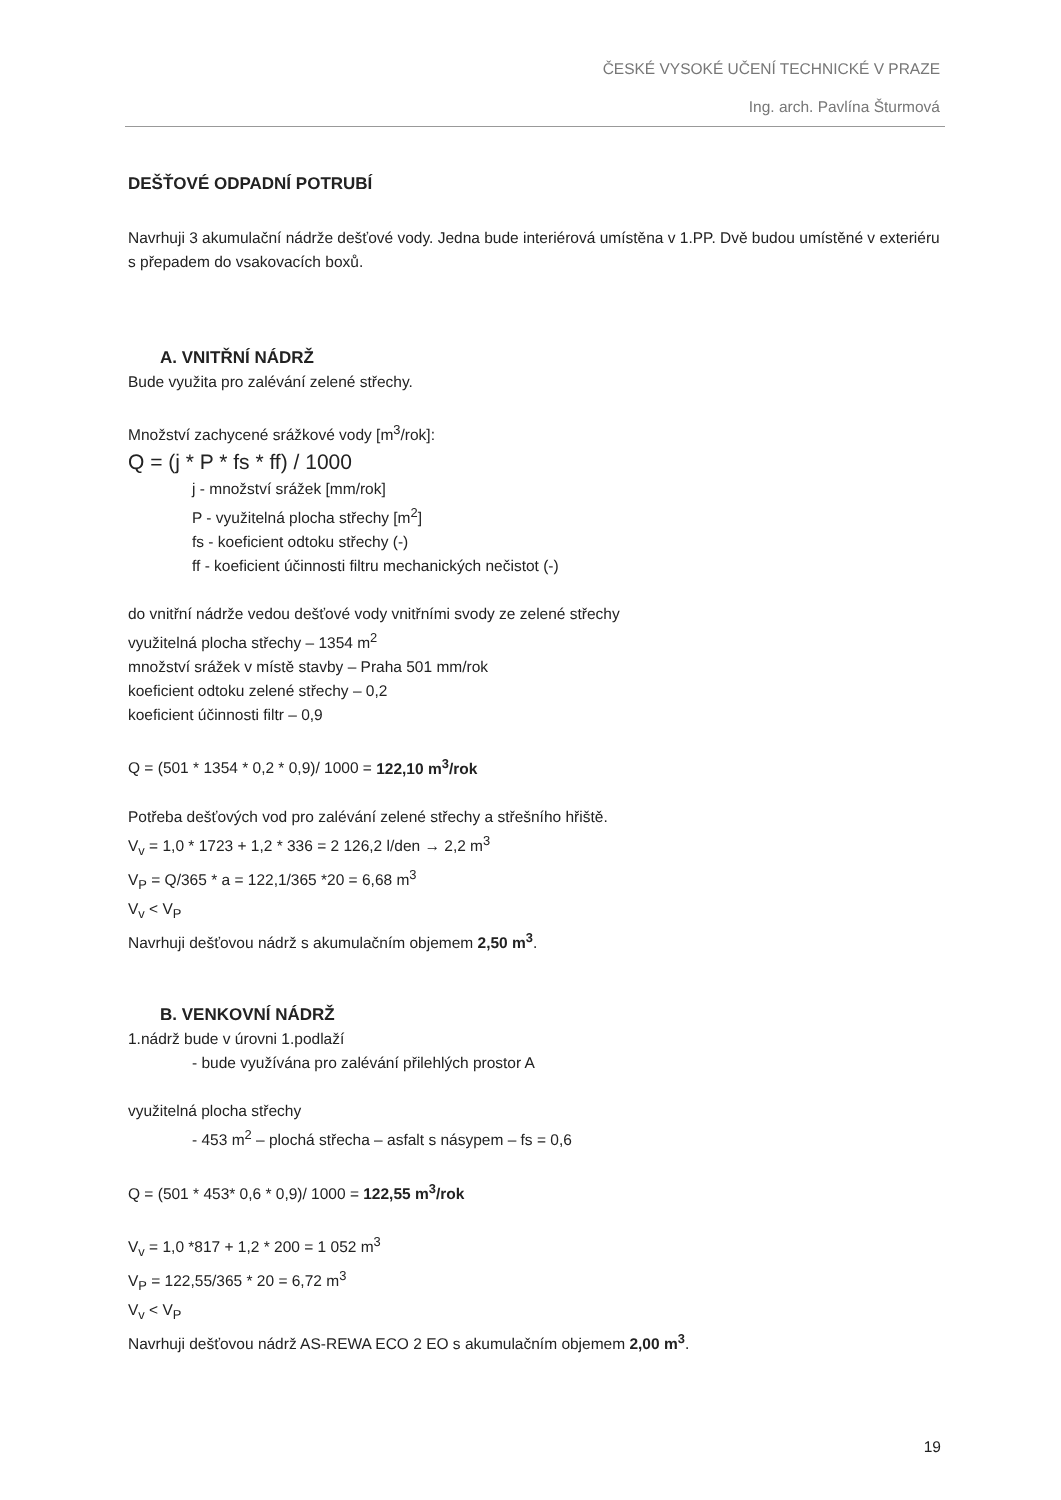ČESKÉ VYSOKÉ UČENÍ TECHNICKÉ V PRAZE
Ing. arch. Pavlína Šturmová
DEŠŤOVÉ ODPADNÍ POTRUBÍ
Navrhuji 3 akumulační nádrže dešťové vody. Jedna bude interiérová umístěna v 1.PP. Dvě budou umístěné v exteriéru s přepadem do vsakovacích boxů.
A. VNITŘNÍ NÁDRŽ
Bude využita pro zalévání zelené střechy.
Množství zachycené srážkové vody [m<sup>3</sup>/rok]:
Q = (j * P * fs * ff) / 1000
j - množství srážek [mm/rok]
P - využitelná plocha střechy [m<sup>2</sup>]
fs - koeficient odtoku střechy (-)
ff - koeficient účinnosti filtru mechanických nečistot (-)
do vnitřní nádrže vedou dešťové vody vnitřními svody ze zelené střechy
využitelná plocha střechy – 1354 m<sup>2</sup>
množství srážek v místě stavby – Praha 501 mm/rok
koeficient odtoku zelené střechy – 0,2
koeficient účinnosti filtr – 0,9
Q = (501 * 1354 * 0,2 * 0,9)/ 1000 = 122,10 m<sup>3</sup>/rok
Potřeba dešťových vod pro zalévání zelené střechy a střešního hřiště.
V<sub>v</sub> = 1,0 * 1723 + 1,2 * 336 = 2 126,2 l/den → 2,2 m<sup>3</sup>
V<sub>P</sub> = Q/365 * a = 122,1/365 *20 = 6,68 m<sup>3</sup>
V<sub>v</sub> < V<sub>P</sub>
Navrhuji dešťovou nádrž s akumulačním objemem 2,50 m<sup>3</sup>.
B. VENKOVNÍ NÁDRŽ
1.nádrž bude v úrovni 1.podlaží
- bude využívána pro zalévání přilehlých prostor A
využitelná plocha střechy
- 453 m<sup>2</sup> – plochá střecha – asfalt s násypem – fs = 0,6
Q = (501 * 453* 0,6 * 0,9)/ 1000 = 122,55 m<sup>3</sup>/rok
V<sub>v</sub> = 1,0 *817 + 1,2 * 200 = 1 052 m<sup>3</sup>
V<sub>P</sub> = 122,55/365 * 20 = 6,72 m<sup>3</sup>
V<sub>v</sub> < V<sub>P</sub>
Navrhuji dešťovou nádrž AS-REWA ECO 2 EO s akumulačním objemem 2,00 m<sup>3</sup>.
19